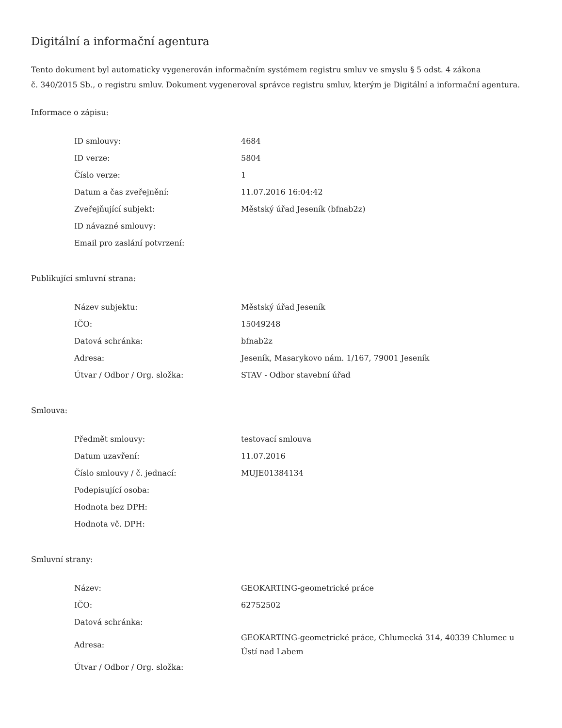Digitální a informační agentura
Tento dokument byl automaticky vygenerován informačním systémem registru smluv ve smyslu § 5 odst. 4 zákona
č. 340/2015 Sb., o registru smluv. Dokument vygeneroval správce registru smluv, kterým je Digitální a informační agentura.
Informace o zápisu:
| ID smlouvy: | 4684 |
| ID verze: | 5804 |
| Číslo verze: | 1 |
| Datum a čas zveřejnění: | 11.07.2016 16:04:42 |
| Zveřejňující subjekt: | Městský úřad Jeseník (bfnab2z) |
| ID návazné smlouvy: | |
| Email pro zaslání potvrzení: | |
Publikující smluvní strana:
| Název subjektu: | Městský úřad Jeseník |
| IČO: | 15049248 |
| Datová schránka: | bfnab2z |
| Adresa: | Jeseník, Masarykovo nám. 1/167, 79001 Jeseník |
| Útvar / Odbor / Org. složka: | STAV - Odbor stavební úřad |
Smlouva:
| Předmět smlouvy: | testovací smlouva |
| Datum uzavření: | 11.07.2016 |
| Číslo smlouvy / č. jednací: | MUJE01384134 |
| Podepisující osoba: | |
| Hodnota bez DPH: | |
| Hodnota vč. DPH: | |
Smluvní strany:
| Název: | GEOKARTING-geometrické práce |
| IČO: | 62752502 |
| Datová schránka: | |
| Adresa: | GEOKARTING-geometrické práce, Chlumecká 314, 40339 Chlumec u Ústí nad Labem |
| Útvar / Odbor / Org. složka: | |